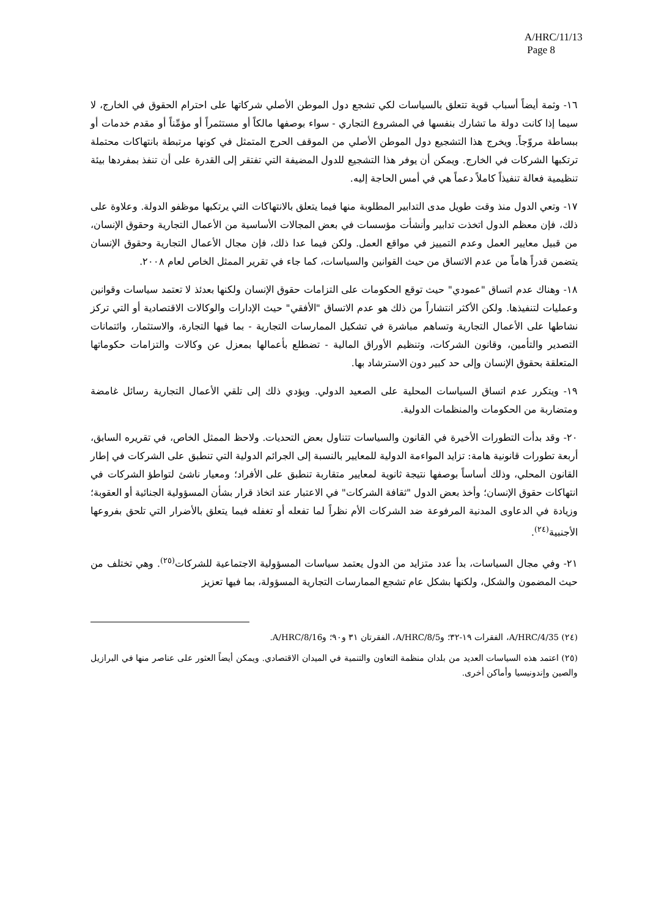A/HRC/11/13
Page 8
١٦- وثمة أيضاً أسباب قوية تتعلق بالسياسات لكي تشجع دول الموطن الأصلي شركاتها على احترام الحقوق في الخارج، لا سيما إذا كانت دولة ما تشارك بنفسها في المشروع التجاري - سواء بوصفها مالكاً أو مستثمراً أو مؤمِّناً أو مقدم خدمات أو ببساطة مروّجاً. ويخرج هذا التشجيع دول الموطن الأصلي من الموقف الحرج المتمثل في كونها مرتبطة بانتهاكات محتملة ترتكبها الشركات في الخارج. ويمكن أن يوفر هذا التشجيع للدول المضيفة التي تفتقر إلى القدرة على أن تنفذ بمفردها بيئة تنظيمية فعالة تنفيذاً كاملاً دعماً هي في أمس الحاجة إليه.
١٧- وتعي الدول منذ وقت طويل مدى التدابير المطلوبة منها فيما يتعلق بالانتهاكات التي يرتكبها موظفو الدولة. وعلاوة على ذلك، فإن معظم الدول اتخذت تدابير وأنشأت مؤسسات في بعض المجالات الأساسية من الأعمال التجارية وحقوق الإنسان، من قبيل معايير العمل وعدم التمييز في مواقع العمل. ولكن فيما عدا ذلك، فإن مجال الأعمال التجارية وحقوق الإنسان يتضمن قدراً هاماً من عدم الاتساق من حيث القوانين والسياسات، كما جاء في تقرير الممثل الخاص لعام ٢٠٠٨.
١٨- وهناك عدم اتساق "عمودي" حيث توقع الحكومات على التزامات حقوق الإنسان ولكنها بعدئذ لا تعتمد سياسات وقوانين وعمليات لتنفيذها. ولكن الأكثر انتشاراً من ذلك هو عدم الاتساق "الأفقي" حيث الإدارات والوكالات الاقتصادية أو التي تركز نشاطها على الأعمال التجارية وتساهم مباشرة في تشكيل الممارسات التجارية - بما فيها التجارة، والاستثمار، وائتمانات التصدير والتأمين، وقانون الشركات، وتنظيم الأوراق المالية - تضطلع بأعمالها بمعزل عن وكالات والتزامات حكوماتها المتعلقة بحقوق الإنسان وإلى حد كبير دون الاسترشاد بها.
١٩- ويتكرر عدم اتساق السياسات المحلية على الصعيد الدولي. ويؤدي ذلك إلى تلقي الأعمال التجارية رسائل غامضة ومتضاربة من الحكومات والمنظمات الدولية.
٢٠- وقد بدأت التطورات الأخيرة في القانون والسياسات تتناول بعض التحديات. ولاحظ الممثل الخاص، في تقريره السابق، أربعة تطورات قانونية هامة: تزايد المواءمة الدولية للمعايير بالنسبة إلى الجرائم الدولية التي تنطبق على الشركات في إطار القانون المحلي، وذلك أساساً بوصفها نتيجة ثانوية لمعايير متقاربة تنطبق على الأفراد؛ ومعيار ناشئ لتواطؤ الشركات في انتهاكات حقوق الإنسان؛ وأخذ بعض الدول "ثقافة الشركات" في الاعتبار عند اتخاذ قرار بشأن المسؤولية الجنائية أو العقوبة؛ وزيادة في الدعاوى المدنية المرفوعة ضد الشركات الأم نظراً لما تفعله أو تغفله فيما يتعلق بالأضرار التي تلحق بفروعها الأجنبية<sup>(٢٤)</sup>.
٢١- وفي مجال السياسات، بدأ عدد متزايد من الدول يعتمد سياسات المسؤولية الاجتماعية للشركات<sup>(٢٥)</sup>. وهي تختلف من حيث المضمون والشكل، ولكنها بشكل عام تشجع الممارسات التجارية المسؤولة، بما فيها تعزيز
(٢٤) A/HRC/4/35، الفقرات ١٩-٣٢؛ وA/HRC/8/5، الفقرتان ٣١ و٩٠؛ وA/HRC/8/16.
(٢٥) اعتمد هذه السياسات العديد من بلدان منظمة التعاون والتنمية في الميدان الاقتصادي. ويمكن أيضاً العثور على عناصر منها في البرازيل والصين وإندونيسيا وأماكن أخرى.